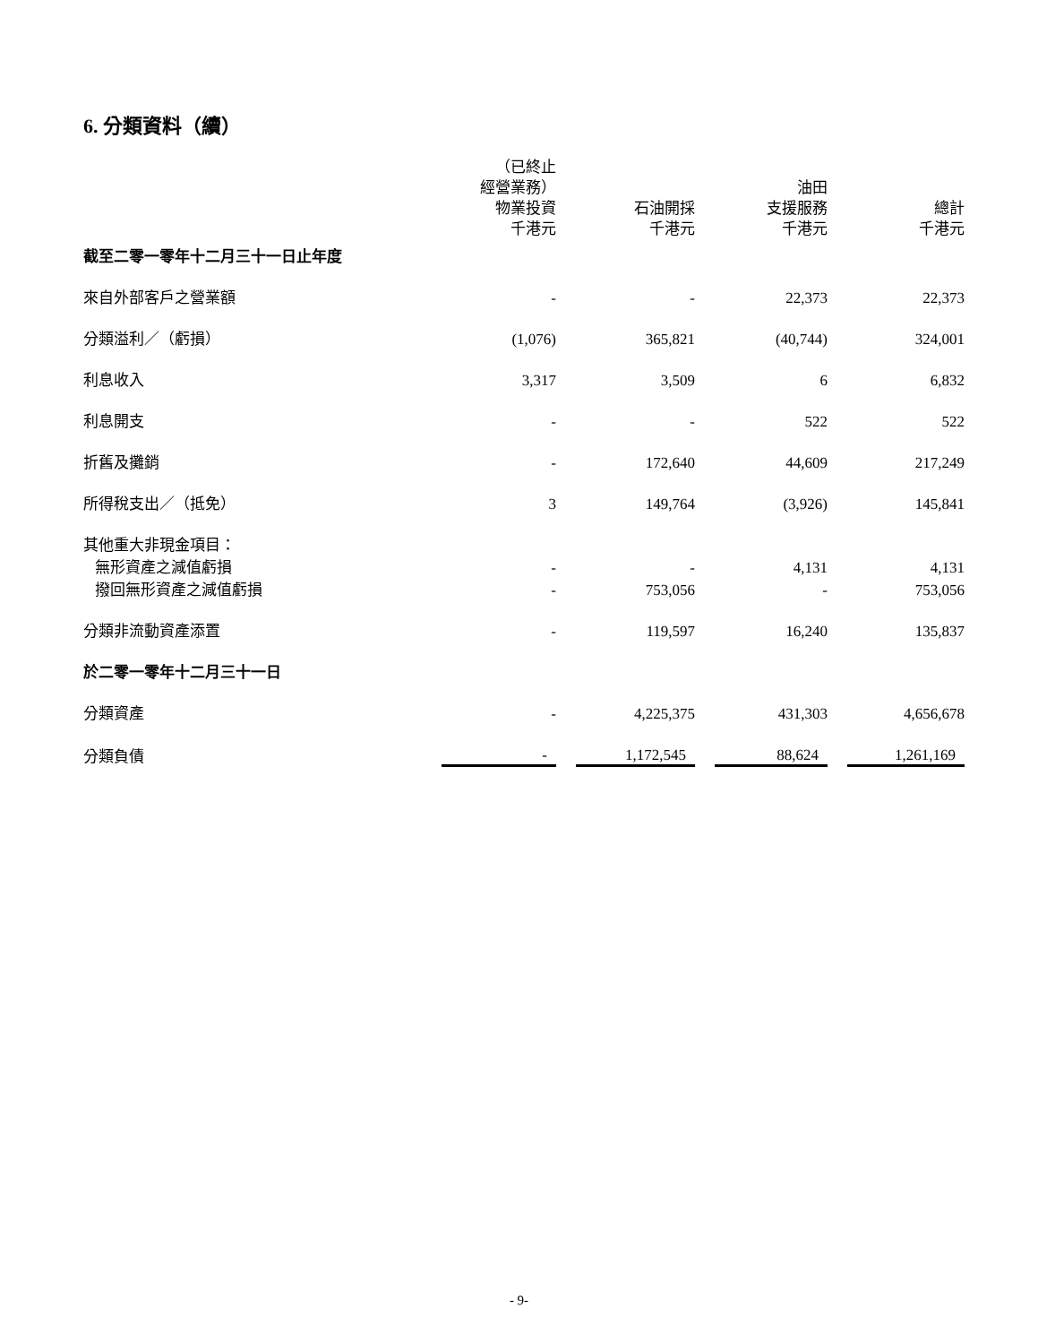6. 分類資料（續）
| | （已終止 經營業務） 物業投資 千港元 | | 石油開採 千港元 | | 油田 支援服務 千港元 | | 總計 千港元 |
| --- | --- | --- | --- | --- | --- | --- | --- |
| 截至二零一零年十二月三十一日止年度 | | | | | | | |
| 來自外部客戶之營業額 | - | | - | | 22,373 | | 22,373 |
| 分類溢利／（虧損） | (1,076) | | 365,821 | | (40,744) | | 324,001 |
| 利息收入 | 3,317 | | 3,509 | | 6 | | 6,832 |
| 利息開支 | - | | - | | 522 | | 522 |
| 折舊及攤銷 | - | | 172,640 | | 44,609 | | 217,249 |
| 所得稅支出／（抵免） | 3 | | 149,764 | | (3,926) | | 145,841 |
| 其他重大非現金項目： | | | | | | | |
| 無形資產之減值虧損 | - | | - | | 4,131 | | 4,131 |
| 撥回無形資產之減值虧損 | - | | 753,056 | | - | | 753,056 |
| 分類非流動資產添置 | - | | 119,597 | | 16,240 | | 135,837 |
| 於二零一零年十二月三十一日 | | | | | | | |
| 分類資產 | - | | 4,225,375 | | 431,303 | | 4,656,678 |
| 分類負債 | - | | 1,172,545 | | 88,624 | | 1,261,169 |
- 9-